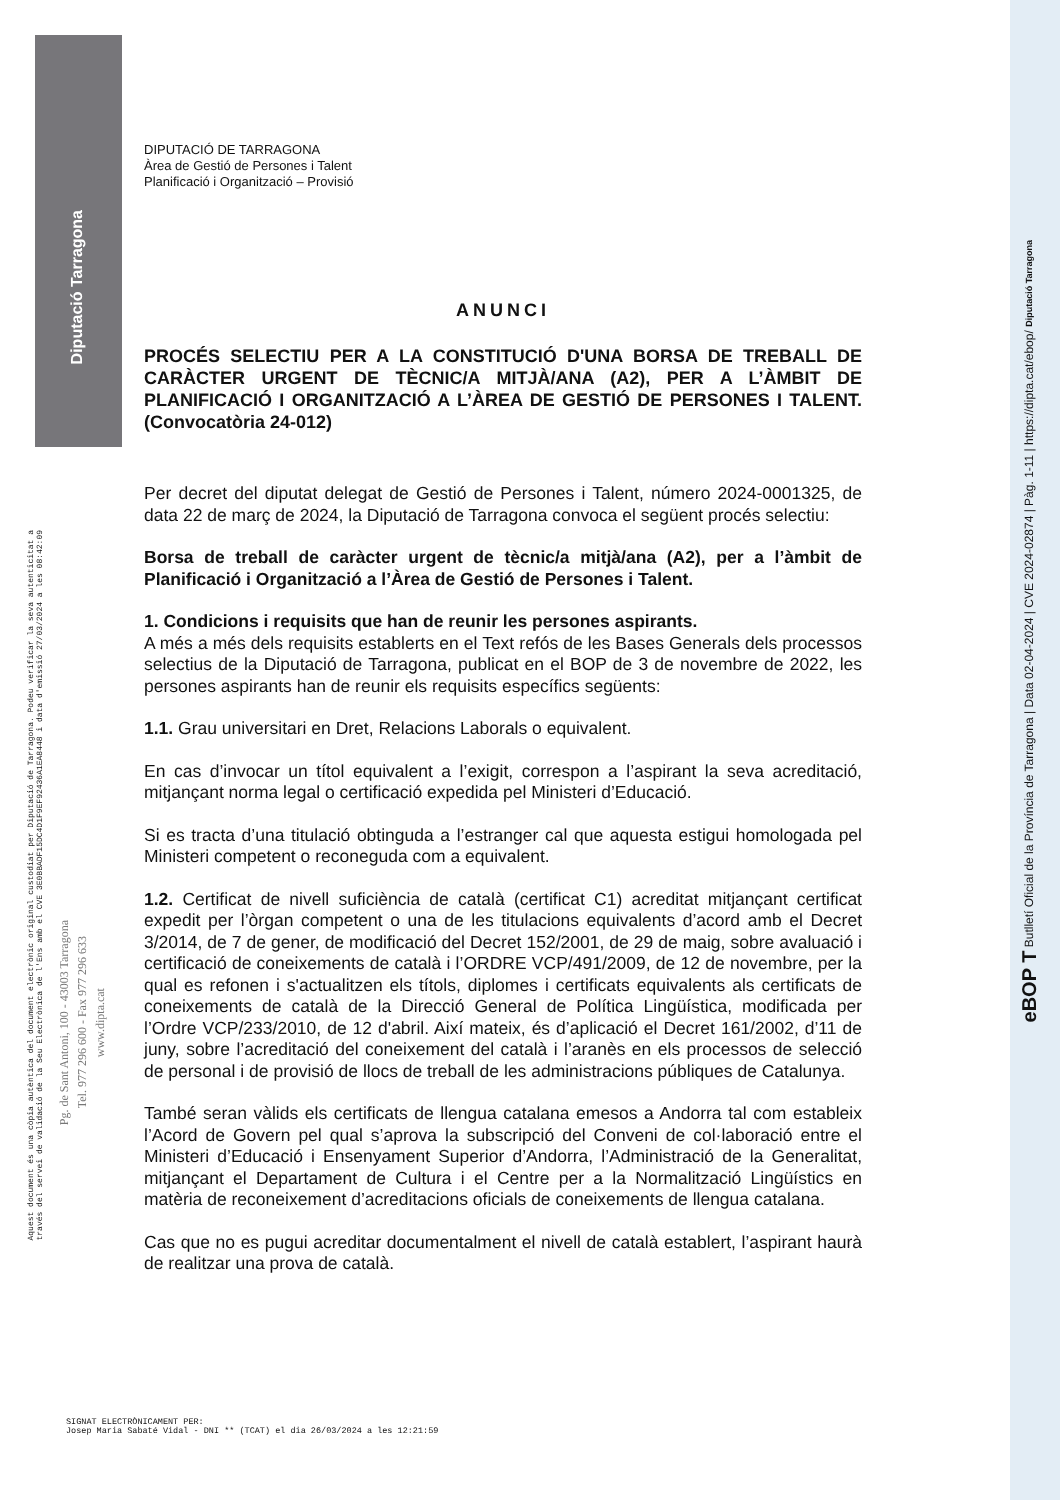Diputació Tarragona
DIPUTACIÓ DE TARRAGONA
Àrea de Gestió de Persones i Talent
Planificació i Organització – Provisió
ANUNCI
PROCÉS SELECTIU PER A LA CONSTITUCIÓ D'UNA BORSA DE TREBALL DE CARÀCTER URGENT DE TÈCNIC/A MITJÀ/ANA (A2), PER A L’ÀMBIT DE PLANIFICACIÓ I ORGANITZACIÓ A L’ÀREA DE GESTIÓ DE PERSONES I TALENT. (Convocatòria 24-012)
Per decret del diputat delegat de Gestió de Persones i Talent, número 2024-0001325, de data 22 de març de 2024, la Diputació de Tarragona convoca el següent procés selectiu:
Borsa de treball de caràcter urgent de tècnic/a mitjà/ana (A2), per a l’àmbit de Planificació i Organització a l’Àrea de Gestió de Persones i Talent.
1. Condicions i requisits que han de reunir les persones aspirants.
A més a més dels requisits establerts en el Text refós de les Bases Generals dels processos selectius de la Diputació de Tarragona, publicat en el BOP de 3 de novembre de 2022, les persones aspirants han de reunir els requisits específics següents:
1.1. Grau universitari en Dret, Relacions Laborals o equivalent.
En cas d’invocar un títol equivalent a l’exigit, correspon a l’aspirant la seva acreditació, mitjançant norma legal o certificació expedida pel Ministeri d’Educació.
Si es tracta d’una titulació obtinguda a l’estranger cal que aquesta estigui homologada pel Ministeri competent o reconeguda com a equivalent.
1.2. Certificat de nivell suficiència de català (certificat C1) acreditat mitjançant certificat expedit per l’òrgan competent o una de les titulacions equivalents d’acord amb el Decret 3/2014, de 7 de gener, de modificació del Decret 152/2001, de 29 de maig, sobre avaluació i certificació de coneixements de català i l’ORDRE VCP/491/2009, de 12 de novembre, per la qual es refonen i s'actualitzen els títols, diplomes i certificats equivalents als certificats de coneixements de català de la Direcció General de Política Lingüística, modificada per l’Ordre VCP/233/2010, de 12 d'abril. Així mateix, és d’aplicació el Decret 161/2002, d’11 de juny, sobre l’acreditació del coneixement del català i l’aranès en els processos de selecció de personal i de provisió de llocs de treball de les administracions públiques de Catalunya.
També seran vàlids els certificats de llengua catalana emesos a Andorra tal com estableix l’Acord de Govern pel qual s’aprova la subscripció del Conveni de col·laboració entre el Ministeri d’Educació i Ensenyament Superior d’Andorra, l’Administració de la Generalitat, mitjançant el Departament de Cultura i el Centre per a la Normalització Lingüístics en matèria de reconeixement d’acreditacions oficials de coneixements de llengua catalana.
Cas que no es pugui acreditar documentalment el nivell de català establert, l’aspirant haurà de realitzar una prova de català.
Aquest document és una còpia autèntica del document electrònic original custodiat per Diputació de Tarragona. Podeu verificar la seva autenticitat a
través del servei de validació de la Seu Electrònica de l'Ens amb el CVE 3E0BBADF15DC4D1F9EF92436A1EA8448 i data d'emissió 27/03/2024 a les 08:42:09
Pg. de Sant Antoni, 100 - 43003 Tarragona
Tel. 977 296 600 - Fax 977 296 633
www.dipta.cat
eBOP T Butlletí Oficial de la Província de Tarragona | Data 02-04-2024 | CVE 2024-02874 | Pàg. 1-11 | https://dipta.cat/ebop/ Diputació Tarragona
SIGNAT ELECTRÒNICAMENT PER:
Josep Maria Sabaté Vidal - DNI ** (TCAT) el dia 26/03/2024 a les 12:21:59